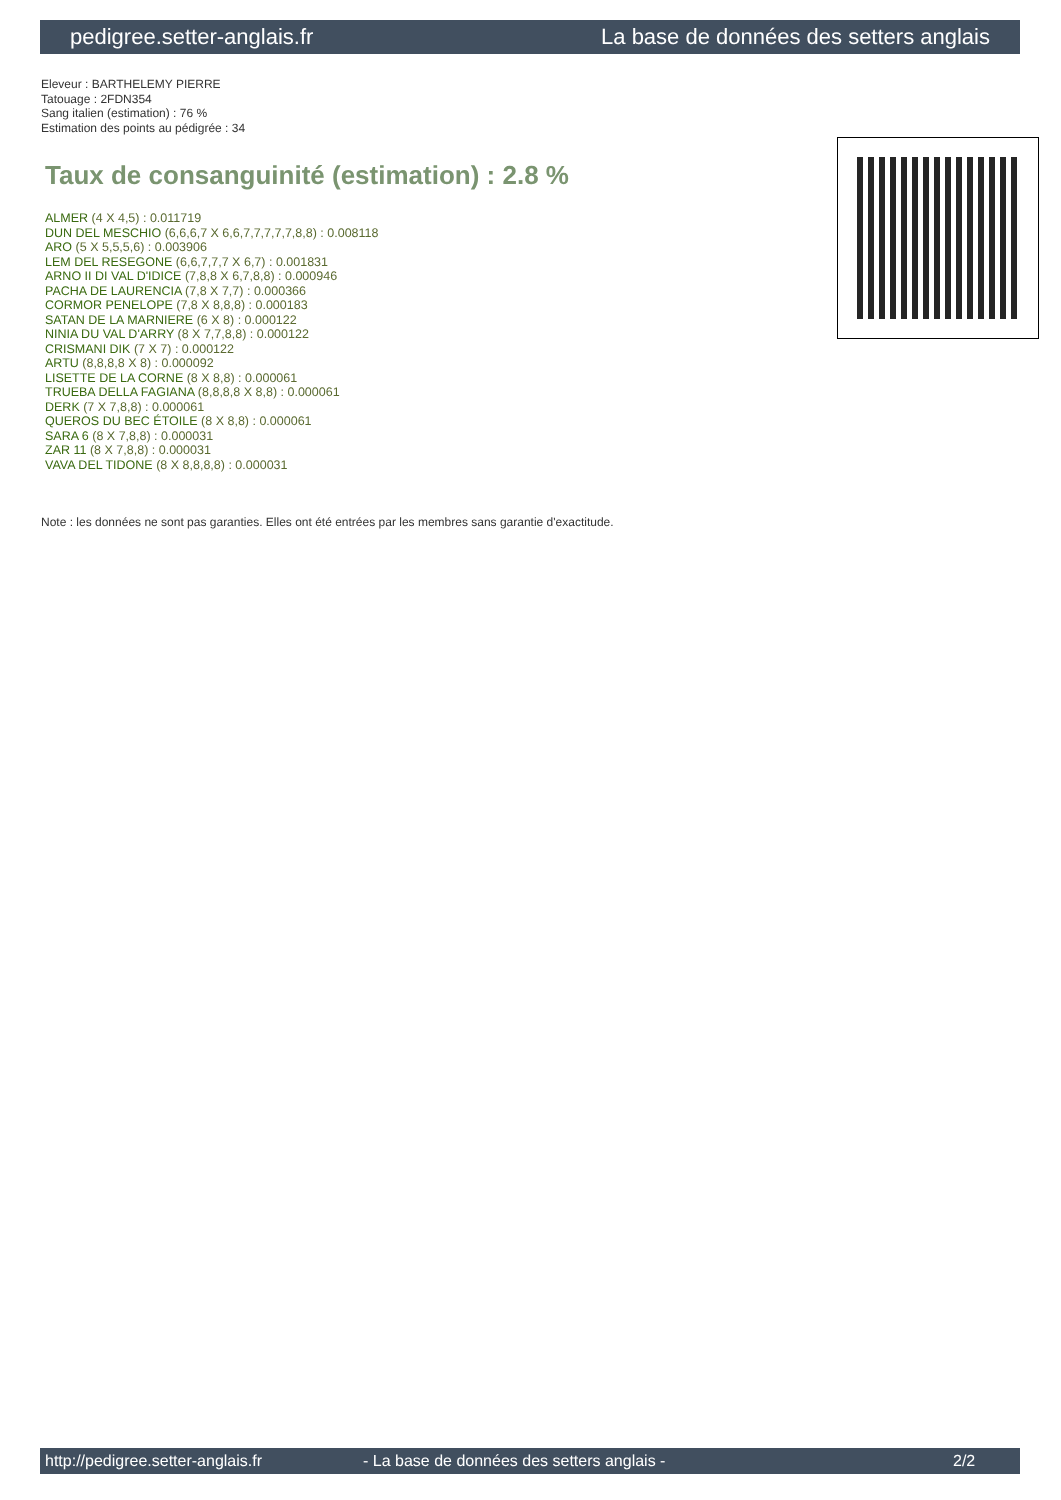pedigree.setter-anglais.fr La base de données des setters anglais
Eleveur : BARTHELEMY PIERRE
Tatouage : 2FDN354
Sang italien (estimation) : 76 %
Estimation des points au pédigrée : 34
Taux de consanguinité (estimation) : 2.8 %
ALMER (4 X 4,5) : 0.011719
DUN DEL MESCHIO (6,6,6,7 X 6,6,7,7,7,7,7,8,8) : 0.008118
ARO (5 X 5,5,5,6) : 0.003906
LEM DEL RESEGONE (6,6,7,7,7 X 6,7) : 0.001831
ARNO II DI VAL D'IDICE (7,8,8 X 6,7,8,8) : 0.000946
PACHA DE LAURENCIA (7,8 X 7,7) : 0.000366
CORMOR PENELOPE (7,8 X 8,8,8) : 0.000183
SATAN DE LA MARNIERE (6 X 8) : 0.000122
NINIA DU VAL D'ARRY (8 X 7,7,8,8) : 0.000122
CRISMANI DIK (7 X 7) : 0.000122
ARTU (8,8,8,8 X 8) : 0.000092
LISETTE DE LA CORNE (8 X 8,8) : 0.000061
TRUEBA DELLA FAGIANA (8,8,8,8 X 8,8) : 0.000061
DERK (7 X 7,8,8) : 0.000061
QUEROS DU BEC ÉTOILE (8 X 8,8) : 0.000061
SARA 6 (8 X 7,8,8) : 0.000031
ZAR 11 (8 X 7,8,8) : 0.000031
VAVA DEL TIDONE (8 X 8,8,8,8) : 0.000031
Note : les données ne sont pas garanties. Elles ont été entrées par les membres sans garantie d'exactitude.
http://pedigree.setter-anglais.fr - La base de données des setters anglais - 2/2